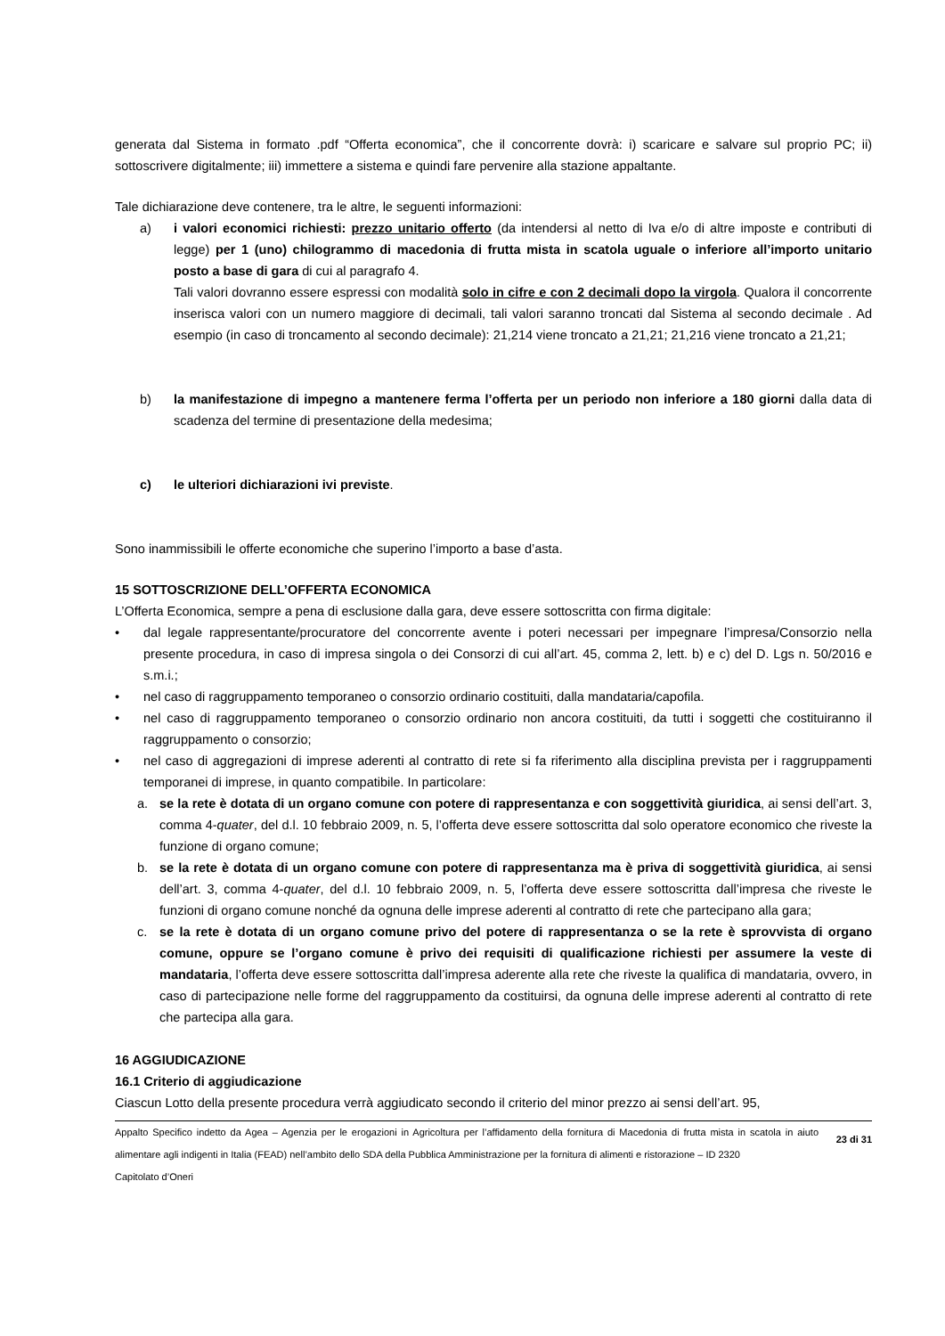generata dal Sistema in formato .pdf “Offerta economica”, che il concorrente dovrà: i) scaricare e salvare sul proprio PC; ii) sottoscrivere digitalmente; iii) immettere a sistema e quindi fare pervenire alla stazione appaltante.
Tale dichiarazione deve contenere, tra le altre, le seguenti informazioni:
a) i valori economici richiesti: prezzo unitario offerto (da intendersi al netto di Iva e/o di altre imposte e contributi di legge) per 1 (uno) chilogrammo di macedonia di frutta mista in scatola uguale o inferiore all’importo unitario posto a base di gara di cui al paragrafo 4.
Tali valori dovranno essere espressi con modalità solo in cifre e con 2 decimali dopo la virgola. Qualora il concorrente inserisca valori con un numero maggiore di decimali, tali valori saranno troncati dal Sistema al secondo decimale . Ad esempio (in caso di troncamento al secondo decimale): 21,214 viene troncato a 21,21; 21,216 viene troncato a 21,21;
b) la manifestazione di impegno a mantenere ferma l’offerta per un periodo non inferiore a 180 giorni dalla data di scadenza del termine di presentazione della medesima;
c) le ulteriori dichiarazioni ivi previste.
Sono inammissibili le offerte economiche che superino l’importo a base d’asta.
15 SOTTOSCRIZIONE DELL’OFFERTA ECONOMICA
L’Offerta Economica, sempre a pena di esclusione dalla gara, deve essere sottoscritta con firma digitale:
• dal legale rappresentante/procuratore del concorrente avente i poteri necessari per impegnare l’impresa/Consorzio nella presente procedura, in caso di impresa singola o dei Consorzi di cui all’art. 45, comma 2, lett. b) e c) del D. Lgs n. 50/2016 e s.m.i.;
• nel caso di raggruppamento temporaneo o consorzio ordinario costituiti, dalla mandataria/capofila.
• nel caso di raggruppamento temporaneo o consorzio ordinario non ancora costituiti, da tutti i soggetti che costituiranno il raggruppamento o consorzio;
• nel caso di aggregazioni di imprese aderenti al contratto di rete si fa riferimento alla disciplina prevista per i raggruppamenti temporanei di imprese, in quanto compatibile. In particolare:
a. se la rete è dotata di un organo comune con potere di rappresentanza e con soggettività giuridica, ai sensi dell’art. 3, comma 4-quater, del d.l. 10 febbraio 2009, n. 5, l’offerta deve essere sottoscritta dal solo operatore economico che riveste la funzione di organo comune;
b. se la rete è dotata di un organo comune con potere di rappresentanza ma è priva di soggettività giuridica, ai sensi dell’art. 3, comma 4-quater, del d.l. 10 febbraio 2009, n. 5, l’offerta deve essere sottoscritta dall’impresa che riveste le funzioni di organo comune nonché da ognuna delle imprese aderenti al contratto di rete che partecipano alla gara;
c. se la rete è dotata di un organo comune privo del potere di rappresentanza o se la rete è sprovvista di organo comune, oppure se l’organo comune è privo dei requisiti di qualificazione richiesti per assumere la veste di mandataria, l’offerta deve essere sottoscritta dall’impresa aderente alla rete che riveste la qualifica di mandataria, ovvero, in caso di partecipazione nelle forme del raggruppamento da costituirsi, da ognuna delle imprese aderenti al contratto di rete che partecipa alla gara.
16 AGGIUDICAZIONE
16.1 Criterio di aggiudicazione
Ciascun Lotto della presente procedura verrà aggiudicato secondo il criterio del minor prezzo ai sensi dell’art. 95,
Appalto Specifico indetto da Agea – Agenzia per le erogazioni in Agricoltura per l’affidamento della fornitura di Macedonia di frutta mista in scatola in aiuto alimentare agli indigenti in Italia (FEAD) nell’ambito dello SDA della Pubblica Amministrazione per la fornitura di alimenti e ristorazione – ID 2320
Capitolato d’Oneri
23 di 31